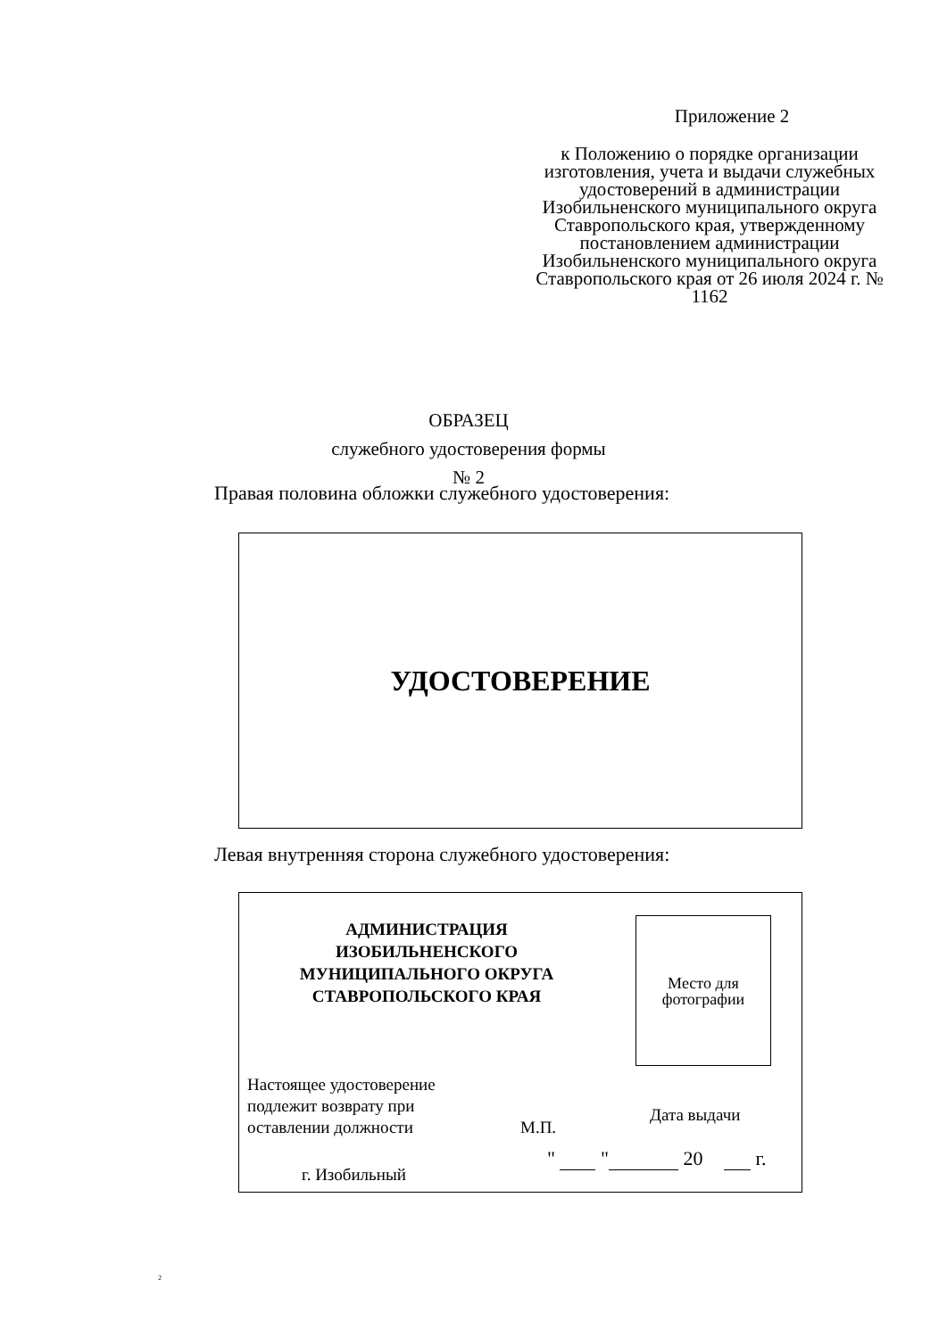Приложение 2
к Положению о порядке организации изготовления, учета и выдачи служебных удостоверений в администрации Изобильненского муниципального округа Ставропольского края, утвержденному постановлением администрации Изобильненского муниципального округа Ставропольского края от 26 июля 2024 г. № 1162
ОБРАЗЕЦ
служебного удостоверения формы № 2
Правая половина обложки служебного удостоверения:
УДОСТОВЕРЕНИЕ
Левая внутренняя сторона служебного удостоверения:
АДМИНИСТРАЦИЯ
ИЗОБИЛЬНЕНСКОГО
МУНИЦИПАЛЬНОГО ОКРУГА
СТАВРОПОЛЬСКОГО КРАЯ
Место для
фотографии
Настоящее удостоверение
подлежит возврату при
оставлении должности
М.П.
Дата выдачи
" " 20 г.
г. Изобильный
2